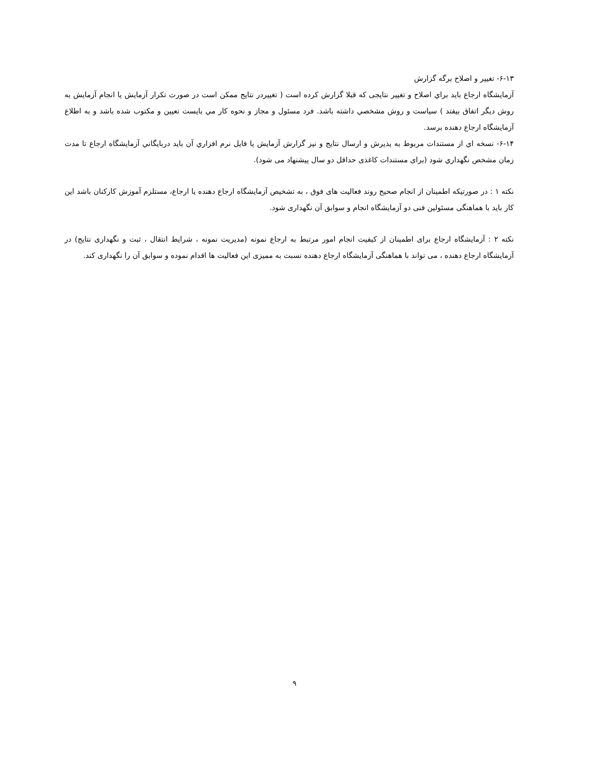۶-۱۳- تغيير و اصلاح برگه گزارش
آزمايشگاه ارجاع بايد براي اصلاح و تغيير نتايجی كه قبلا گزارش كرده است ( تغييردر نتايج ممكن است در صورت تكرار آزمايش يا انجام آزمايش به روش ديگر اتفاق بيفتد ) سياست و روش مشخصي داشته باشد. فرد مسئول و مجاز و نحوه كار مي بايست تعيين و مكتوب شده باشد و به اطلاع آزمايشگاه ارجاع دهنده برسد.
۶-۱۴- نسخه اي از مستندات مربوط به پذيرش و ارسال نتايج و نيز گزارش آزمايش يا فايل نرم افزاري آن بايد دربايگاني آزمايشگاه ارجاع تا مدت زمان مشخص نگهداري شود (برای مستندات کاغذی حداقل دو سال پيشنهاد می شود).
نکته ۱ : در صورتيکه اطمينان از انجام صحيح روند فعاليت های فوق ، به تشخيص آزمايشگاه ارجاع دهنده يا ارجاع، مستلزم آموزش کارکنان باشد اين کار بايد با هماهنگی مسئولين فنی دو آزمايشگاه انجام و سوابق آن نگهداری شود.
نکته ۲ : آزمايشگاه ارجاع برای اطمينان از کيفيت انجام امور مرتبط به ارجاع نمونه (مديريت نمونه ، شرايط انتقال ، ثبت و نگهداری نتايج) در آزمايشگاه ارجاع دهنده ، می تواند با هماهنگی آزمايشگاه ارجاع دهنده نسبت به مميزی اين فعاليت ها اقدام نموده و سوابق آن را نگهداری کند.
۹